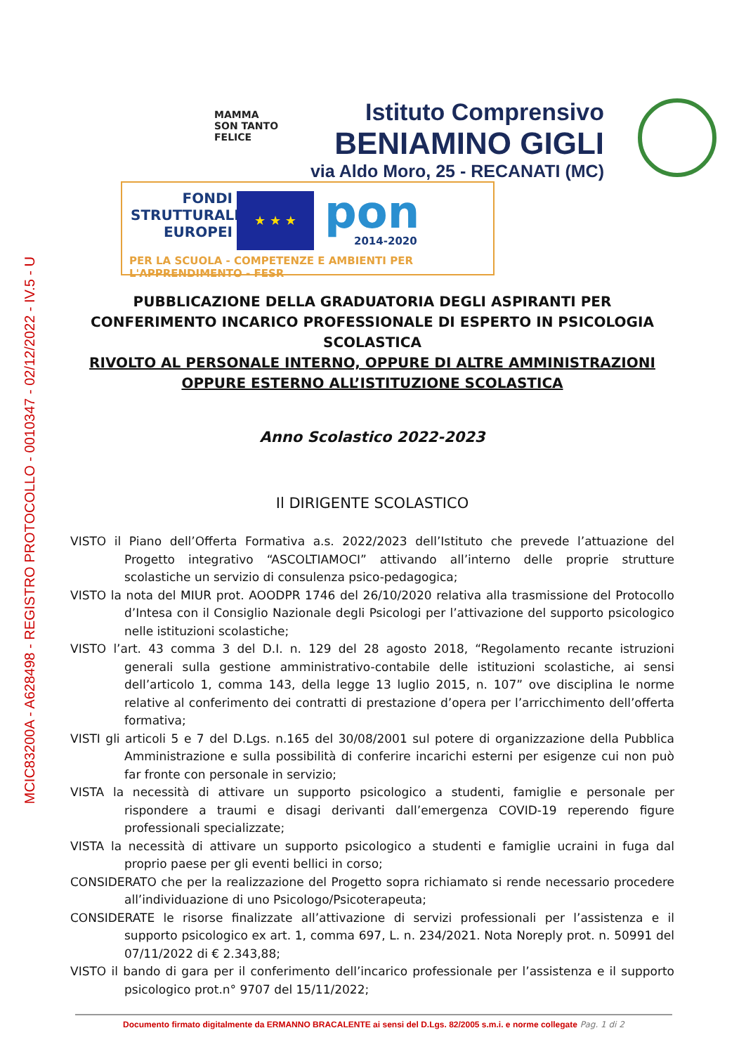MCIC83200A - A628498 - REGISTRO PROTOCOLLO - 0010347 - 02/12/2022 - IV.5 - U
MAMMA
SON TANTO
FELICE
Istituto Comprensivo
BENIAMINO GIGLI
via Aldo Moro, 25 - RECANATI (MC)
FONDI
STRUTTURALI
EUROPEI
★ ★ ★ pon
2014-2020
PER LA SCUOLA - COMPETENZE E AMBIENTI PER L'APPRENDIMENTO - FESR
PUBBLICAZIONE DELLA GRADUATORIA DEGLI ASPIRANTI PER CONFERIMENTO INCARICO PROFESSIONALE DI ESPERTO IN PSICOLOGIA SCOLASTICA
RIVOLTO AL PERSONALE INTERNO, OPPURE DI ALTRE AMMINISTRAZIONI OPPURE ESTERNO ALL’ISTITUZIONE SCOLASTICA
Anno Scolastico 2022-2023
Il DIRIGENTE SCOLASTICO
VISTO il Piano dell’Offerta Formativa a.s. 2022/2023 dell’Istituto che prevede l’attuazione del Progetto integrativo “ASCOLTIAMOCI” attivando all’interno delle proprie strutture scolastiche un servizio di consulenza psico-pedagogica;
VISTO la nota del MIUR prot. AOODPR 1746 del 26/10/2020 relativa alla trasmissione del Protocollo d’Intesa con il Consiglio Nazionale degli Psicologi per l’attivazione del supporto psicologico nelle istituzioni scolastiche;
VISTO l’art. 43 comma 3 del D.I. n. 129 del 28 agosto 2018, “Regolamento recante istruzioni generali sulla gestione amministrativo-contabile delle istituzioni scolastiche, ai sensi dell’articolo 1, comma 143, della legge 13 luglio 2015, n. 107” ove disciplina le norme relative al conferimento dei contratti di prestazione d’opera per l’arricchimento dell’offerta formativa;
VISTI gli articoli 5 e 7 del D.Lgs. n.165 del 30/08/2001 sul potere di organizzazione della Pubblica Amministrazione e sulla possibilità di conferire incarichi esterni per esigenze cui non può far fronte con personale in servizio;
VISTA la necessità di attivare un supporto psicologico a studenti, famiglie e personale per rispondere a traumi e disagi derivanti dall’emergenza COVID-19 reperendo figure professionali specializzate;
VISTA la necessità di attivare un supporto psicologico a studenti e famiglie ucraini in fuga dal proprio paese per gli eventi bellici in corso;
CONSIDERATO che per la realizzazione del Progetto sopra richiamato si rende necessario procedere all’individuazione di uno Psicologo/Psicoterapeuta;
CONSIDERATE le risorse finalizzate all’attivazione di servizi professionali per l’assistenza e il supporto psicologico ex art. 1, comma 697, L. n. 234/2021. Nota Noreply prot. n. 50991 del 07/11/2022 di € 2.343,88;
VISTO il bando di gara per il conferimento dell’incarico professionale per l’assistenza e il supporto psicologico prot.n° 9707 del 15/11/2022;
Documento firmato digitalmente da ERMANNO BRACALENTE ai sensi del D.Lgs. 82/2005 s.m.i. e norme collegate Pag. 1 di 2